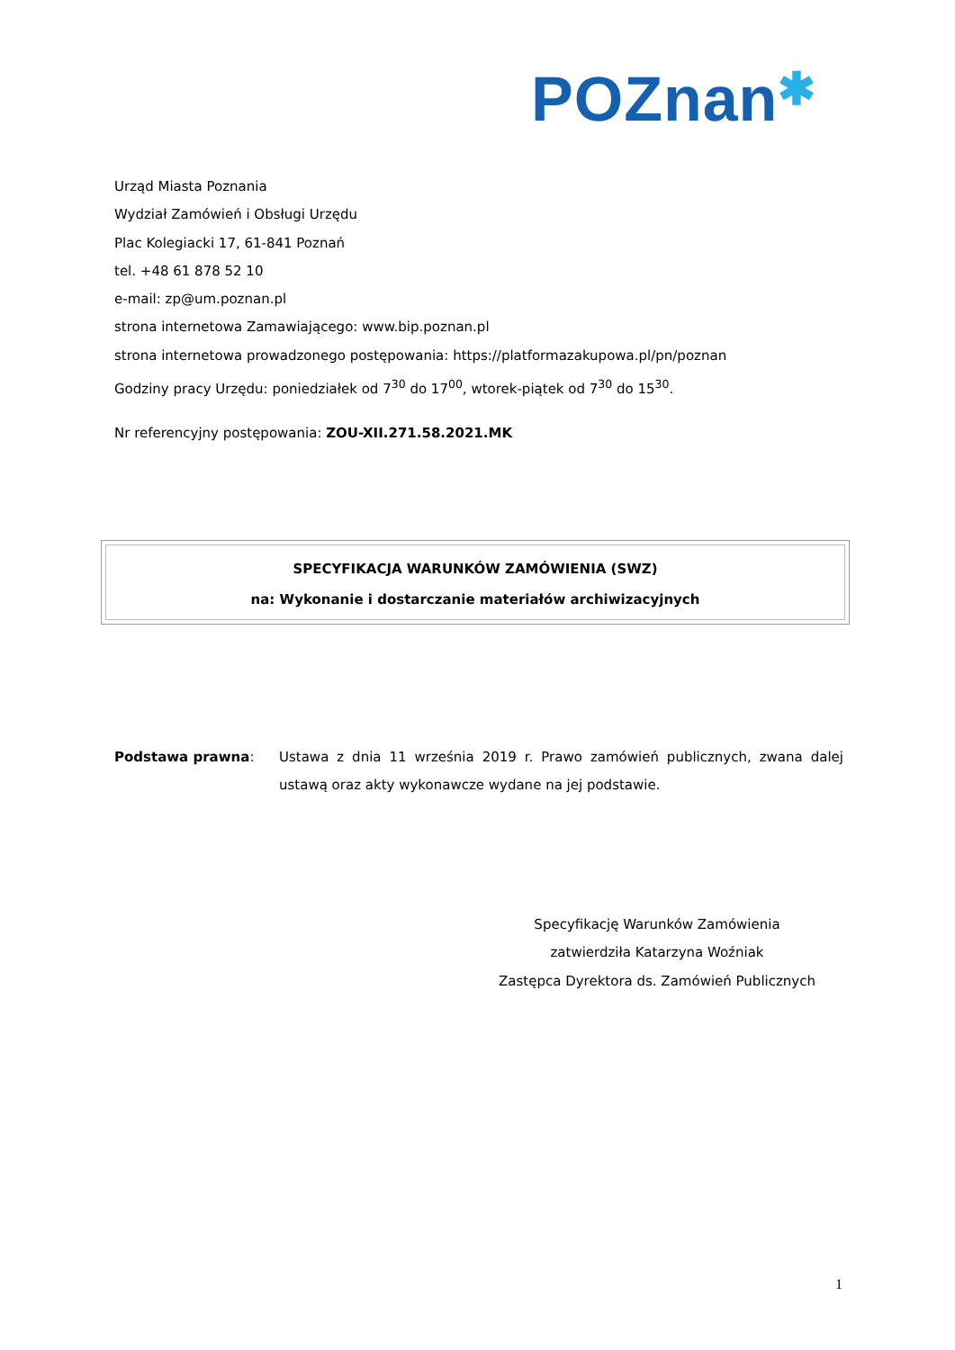POZnan✱
Urząd Miasta Poznania
Wydział Zamówień i Obsługi Urzędu
Plac Kolegiacki 17, 61-841 Poznań
tel. +48 61 878 52 10
e-mail: zp@um.poznan.pl
strona internetowa Zamawiającego: www.bip.poznan.pl
strona internetowa prowadzonego postępowania: https://platformazakupowa.pl/pn/poznan
Godziny pracy Urzędu: poniedziałek od 7<sup>30</sup> do 17<sup>00</sup>, wtorek-piątek od 7<sup>30</sup> do 15<sup>30</sup>.
Nr referencyjny postępowania: ZOU-XII.271.58.2021.MK
SPECYFIKACJA WARUNKÓW ZAMÓWIENIA (SWZ)
na: Wykonanie i dostarczanie materiałów archiwizacyjnych
Podstawa prawna: Ustawa z dnia 11 września 2019 r. Prawo zamówień publicznych, zwana dalej ustawą oraz akty wykonawcze wydane na jej podstawie.
Specyfikację Warunków Zamówienia
zatwierdziła Katarzyna Woźniak
Zastępca Dyrektora ds. Zamówień Publicznych
1